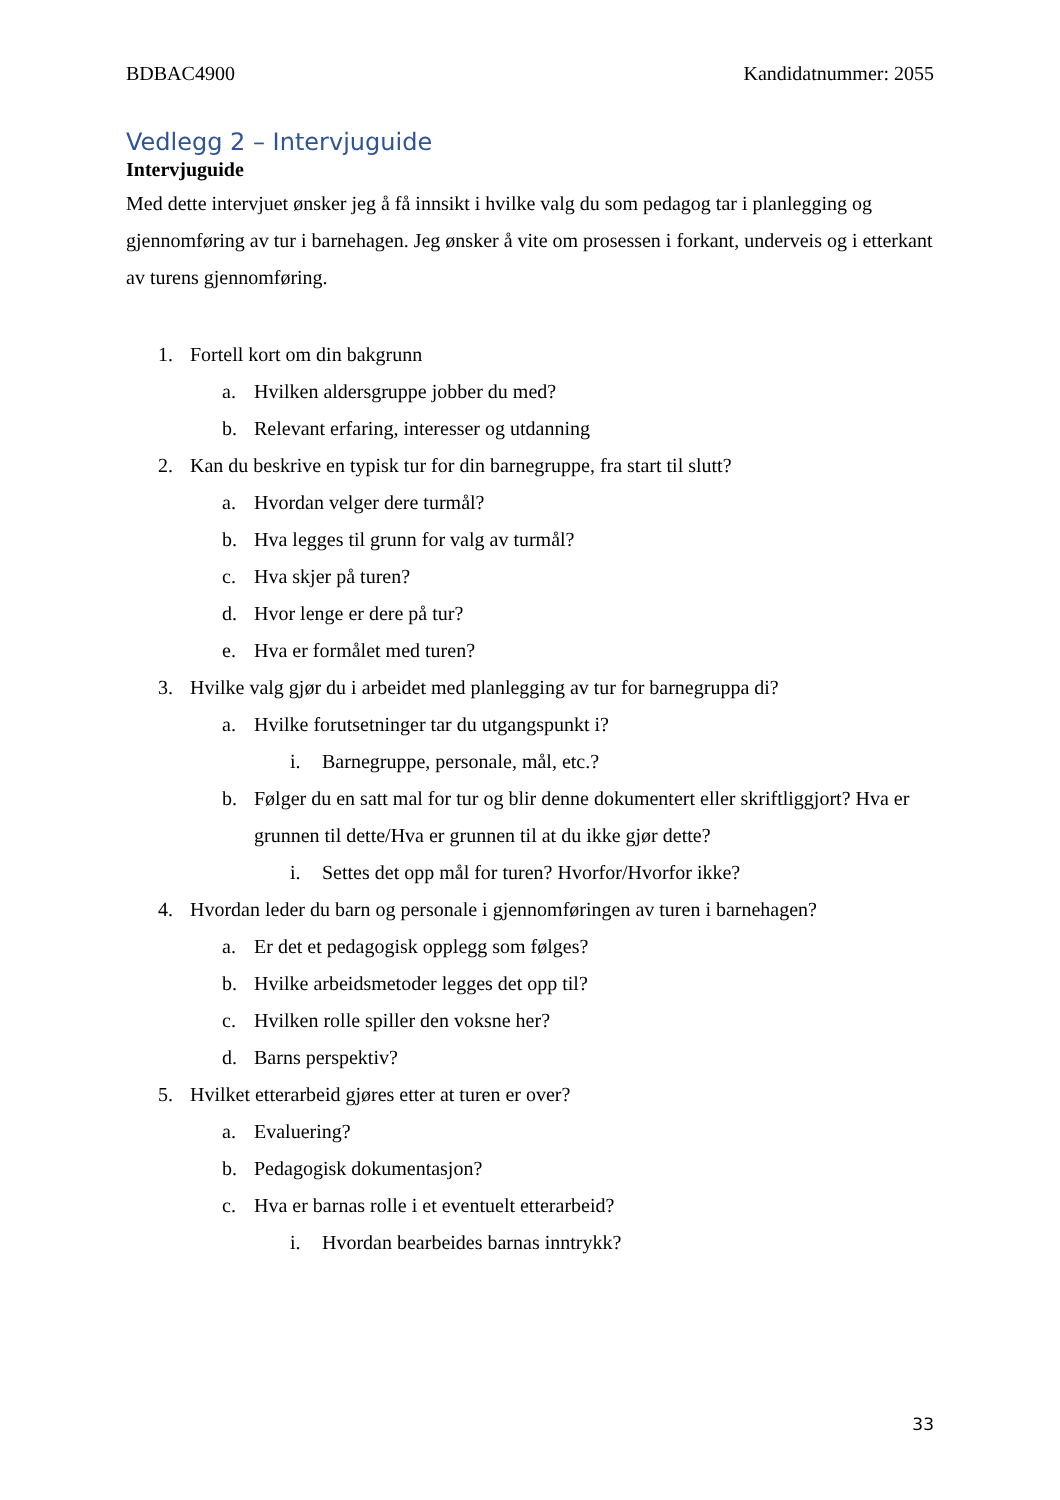BDBAC4900 Kandidatnummer: 2055
Vedlegg 2 – Intervjuguide
Intervjuguide
Med dette intervjuet ønsker jeg å få innsikt i hvilke valg du som pedagog tar i planlegging og gjennomføring av tur i barnehagen. Jeg ønsker å vite om prosessen i forkant, underveis og i etterkant av turens gjennomføring.
1. Fortell kort om din bakgrunn
a. Hvilken aldersgruppe jobber du med?
b. Relevant erfaring, interesser og utdanning
2. Kan du beskrive en typisk tur for din barnegruppe, fra start til slutt?
a. Hvordan velger dere turmål?
b. Hva legges til grunn for valg av turmål?
c. Hva skjer på turen?
d. Hvor lenge er dere på tur?
e. Hva er formålet med turen?
3. Hvilke valg gjør du i arbeidet med planlegging av tur for barnegruppa di?
a. Hvilke forutsetninger tar du utgangspunkt i?
i. Barnegruppe, personale, mål, etc.?
b. Følger du en satt mal for tur og blir denne dokumentert eller skriftliggjort? Hva er grunnen til dette/Hva er grunnen til at du ikke gjør dette?
i. Settes det opp mål for turen? Hvorfor/Hvorfor ikke?
4. Hvordan leder du barn og personale i gjennomføringen av turen i barnehagen?
a. Er det et pedagogisk opplegg som følges?
b. Hvilke arbeidsmetoder legges det opp til?
c. Hvilken rolle spiller den voksne her?
d. Barns perspektiv?
5. Hvilket etterarbeid gjøres etter at turen er over?
a. Evaluering?
b. Pedagogisk dokumentasjon?
c. Hva er barnas rolle i et eventuelt etterarbeid?
i. Hvordan bearbeides barnas inntrykk?
33